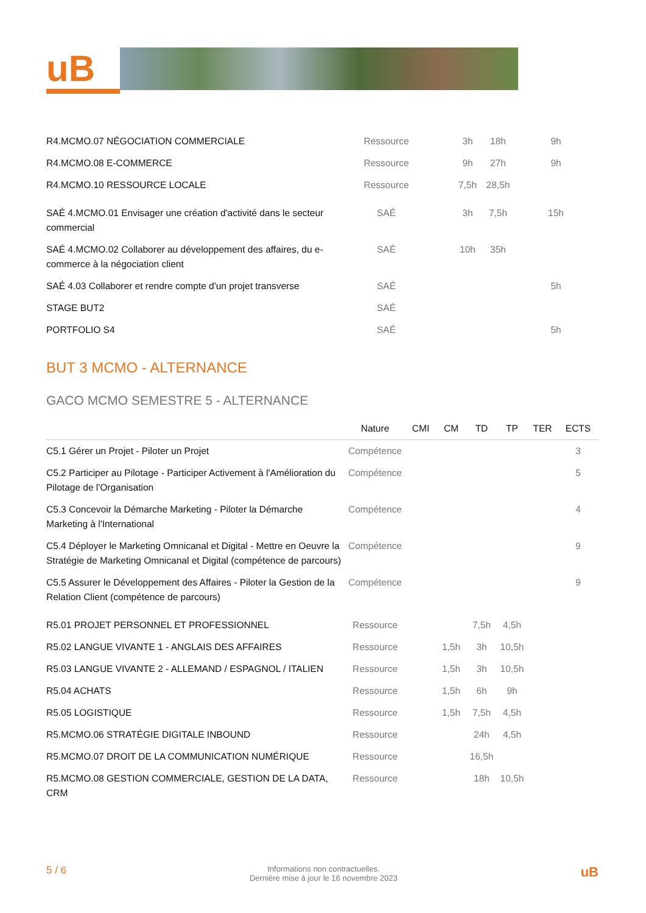uB
| R4.MCMO.07 NÉGOCIATION COMMERCIALE | Ressource | | 3h | 18h | 9h | |
| R4.MCMO.08 E-COMMERCE | Ressource | | 9h | 27h | 9h | |
| R4.MCMO.10 RESSOURCE LOCALE | Ressource | | 7,5h | 28,5h | | |
| SAÉ 4.MCMO.01 Envisager une création d'activité dans le secteur commercial | SAÉ | | 3h | 7,5h | 15h | |
| SAÉ 4.MCMO.02 Collaborer au développement des affaires, du e-commerce à la négociation client | SAÉ | | 10h | 35h | | |
| SAÉ 4.03 Collaborer et rendre compte d'un projet transverse | SAÉ | | | | 5h | |
| STAGE BUT2 | SAÉ | | | | | |
| PORTFOLIO S4 | SAÉ | | | | 5h | |
BUT 3 MCMO - ALTERNANCE
GACO MCMO SEMESTRE 5 - ALTERNANCE
| | Nature | CMI | CM | TD | TP | TER | ECTS |
| --- | --- | --- | --- | --- | --- | --- | --- |
| C5.1 Gérer un Projet - Piloter un Projet | Compétence | | | | | | 3 |
| C5.2 Participer au Pilotage - Participer Activement à l'Amélioration du Pilotage de l'Organisation | Compétence | | | | | | 5 |
| C5.3 Concevoir la Démarche Marketing - Piloter la Démarche Marketing à l'International | Compétence | | | | | | 4 |
| C5.4 Déployer le Marketing Omnicanal et Digital - Mettre en Oeuvre la Stratégie de Marketing Omnicanal et Digital (compétence de parcours) | Compétence | | | | | | 9 |
| C5.5 Assurer le Développement des Affaires - Piloter la Gestion de la Relation Client (compétence de parcours) | Compétence | | | | | | 9 |
| R5.01 PROJET PERSONNEL ET PROFESSIONNEL | Ressource | | | 7,5h | 4,5h | | |
| R5.02 LANGUE VIVANTE 1 - ANGLAIS DES AFFAIRES | Ressource | | 1,5h | 3h | 10,5h | | |
| R5.03 LANGUE VIVANTE 2 - ALLEMAND / ESPAGNOL / ITALIEN | Ressource | | 1,5h | 3h | 10,5h | | |
| R5.04 ACHATS | Ressource | | 1,5h | 6h | 9h | | |
| R5.05 LOGISTIQUE | Ressource | | 1,5h | 7,5h | 4,5h | | |
| R5.MCMO.06 STRATÉGIE DIGITALE INBOUND | Ressource | | | 24h | 4,5h | | |
| R5.MCMO.07 DROIT DE LA COMMUNICATION NUMÉRIQUE | Ressource | | | 16,5h | | | |
| R5.MCMO.08 GESTION COMMERCIALE, GESTION DE LA DATA, CRM | Ressource | | | 18h | 10,5h | | |
5 / 6
Informations non contractuelles.
Dernière mise à jour le 16 novembre 2023
uB